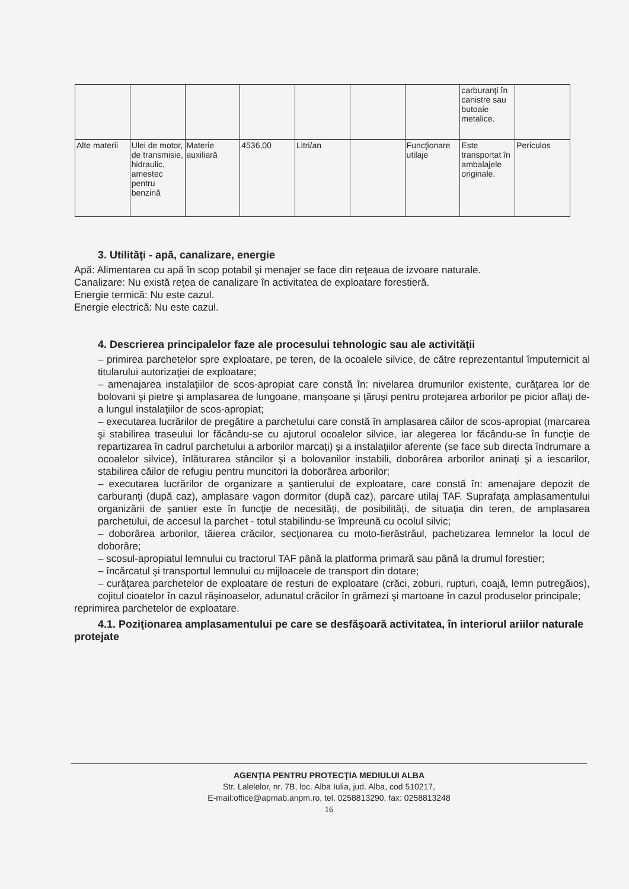| | | | | | | | carburanţi în canistre sau butoaie metalice. | |
| Alte materii | Ulei de motor, de transmisie, hidraulic, amestec pentru benzină | Materie auxiliară | 4536,00 | Litri/an | | Funcţionare utilaje | Este transportat în ambalajele originale. | Periculos |
3. Utilităţi - apă, canalizare, energie
Apă: Alimentarea cu apă în scop potabil şi menajer se face din reţeaua de izvoare naturale.
Canalizare: Nu există reţea de canalizare în activitatea de exploatare forestieră.
Energie termică: Nu este cazul.
Energie electrică: Nu este cazul.
4. Descrierea principalelor faze ale procesului tehnologic sau ale activităţii
– primirea parchetelor spre exploatare, pe teren, de la ocoalele silvice, de către reprezentantul împuternicit al titularului autorizaţiei de exploatare;
– amenajarea instalaţiilor de scos-apropiat care constă în: nivelarea drumurilor existente, curăţarea lor de bolovani şi pietre şi amplasarea de lungoane, manşoane şi ţăruşi pentru protejarea arborilor pe picior aflaţi de-a lungul instalaţiilor de scos-apropiat;
– executarea lucrărilor de pregătire a parchetului care constă în amplasarea căilor de scos-apropiat (marcarea şi stabilirea traseului lor făcându-se cu ajutorul ocoalelor silvice, iar alegerea lor făcându-se în funcţie de repartizarea în cadrul parchetului a arborilor marcaţi) şi a instalaţiilor aferente (se face sub directa îndrumare a ocoalelor silvice), înlăturarea stâncilor şi a bolovanilor instabili, doborârea arborilor aninaţi şi a iescarilor, stabilirea căilor de refugiu pentru muncitori la doborârea arborilor;
– executarea lucrărilor de organizare a şantierului de exploatare, care constă în: amenajare depozit de carburanţi (după caz), amplasare vagon dormitor (după caz), parcare utilaj TAF. Suprafaţa amplasamentului organizării de şantier este în funcţie de necesităţi, de posibilităţi, de situaţia din teren, de amplasarea parchetului, de accesul la parchet - totul stabilindu-se împreună cu ocolul silvic;
– doborârea arborilor, tăierea crăcilor, secţionarea cu moto-fierăstrăul, pachetizarea lemnelor la locul de doborâre;
– scosul-apropiatul lemnului cu tractorul TAF până la platforma primară sau până la drumul forestier;
– încărcatul şi transportul lemnului cu mijloacele de transport din dotare;
– curăţarea parchetelor de exploatare de resturi de exploatare (crăci, zoburi, rupturi, coajă, lemn putregăios), cojitul cioatelor în cazul răşinoaselor, adunatul crăcilor în grămezi şi martoane în cazul produselor principale;
reprimirea parchetelor de exploatare.
4.1. Poziţionarea amplasamentului pe care se desfăşoară activitatea, în interiorul ariilor naturale protejate
AGENŢIA PENTRU PROTECŢIA MEDIULUI ALBA
Str. Lalelelor, nr. 7B, loc. Alba Iulia, jud. Alba, cod 510217,
E-mail:office@apmab.anpm.ro, tel. 0258813290, fax: 0258813248
16